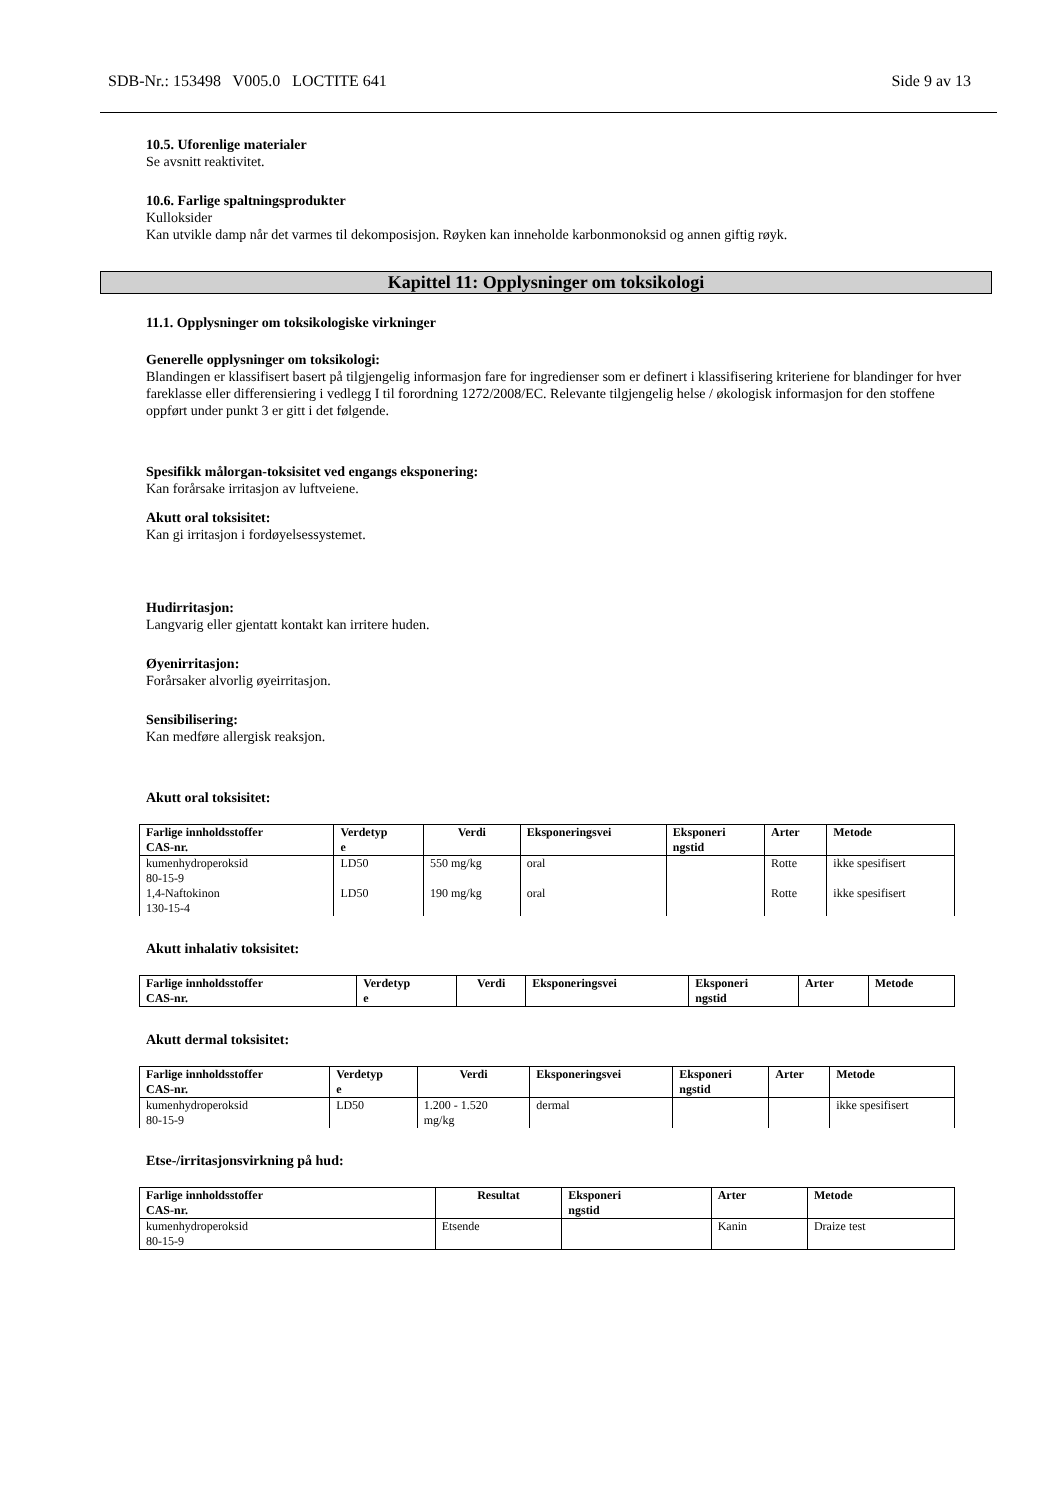SDB-Nr.: 153498 V005.0 LOCTITE 641 Side 9 av 13
10.5. Uforenlige materialer
Se avsnitt reaktivitet.
10.6. Farlige spaltningsprodukter
Kulloksider
Kan utvikle damp når det varmes til dekomposisjon. Røyken kan inneholde karbonmonoksid og annen giftig røyk.
Kapittel 11: Opplysninger om toksikologi
11.1. Opplysninger om toksikologiske virkninger
Generelle opplysninger om toksikologi:
Blandingen er klassifisert basert på tilgjengelig informasjon fare for ingredienser som er definert i klassifisering kriteriene for blandinger for hver fareklasse eller differensiering i vedlegg I til forordning 1272/2008/EC. Relevante tilgjengelig helse / økologisk informasjon for den stoffene oppført under punkt 3 er gitt i det følgende.
Spesifikk målorgan-toksisitet ved engangs eksponering:
Kan forårsake irritasjon av luftveiene.
Akutt oral toksisitet:
Kan gi irritasjon i fordøyelsessystemet.
Hudirritasjon:
Langvarig eller gjentatt kontakt kan irritere huden.
Øyenirritasjon:
Forårsaker alvorlig øyeirritasjon.
Sensibilisering:
Kan medføre allergisk reaksjon.
Akutt oral toksisitet:
| Farlige innholdsstoffer CAS-nr. | Verdetyp e | Verdi | Eksponeringsvei | Eksponeri ngstid | Arter | Metode |
| --- | --- | --- | --- | --- | --- | --- |
| kumenhydroperoksid 80-15-9 | LD50 | 550 mg/kg | oral | | Rotte | ikke spesifisert |
| 1,4-Naftokinon 130-15-4 | LD50 | 190 mg/kg | oral | | Rotte | ikke spesifisert |
Akutt inhalativ toksisitet:
| Farlige innholdsstoffer CAS-nr. | Verdetyp e | Verdi | Eksponeringsvei | Eksponeri ngstid | Arter | Metode |
| --- | --- | --- | --- | --- | --- | --- |
Akutt dermal toksisitet:
| Farlige innholdsstoffer CAS-nr. | Verdetyp e | Verdi | Eksponeringsvei | Eksponeri ngstid | Arter | Metode |
| --- | --- | --- | --- | --- | --- | --- |
| kumenhydroperoksid 80-15-9 | LD50 | 1.200 - 1.520 mg/kg | dermal | | | ikke spesifisert |
Etse-/irritasjonsvirkning på hud:
| Farlige innholdsstoffer CAS-nr. | Resultat | Eksponeri ngstid | Arter | Metode |
| --- | --- | --- | --- | --- |
| kumenhydroperoksid 80-15-9 | Etsende | | Kanin | Draize test |